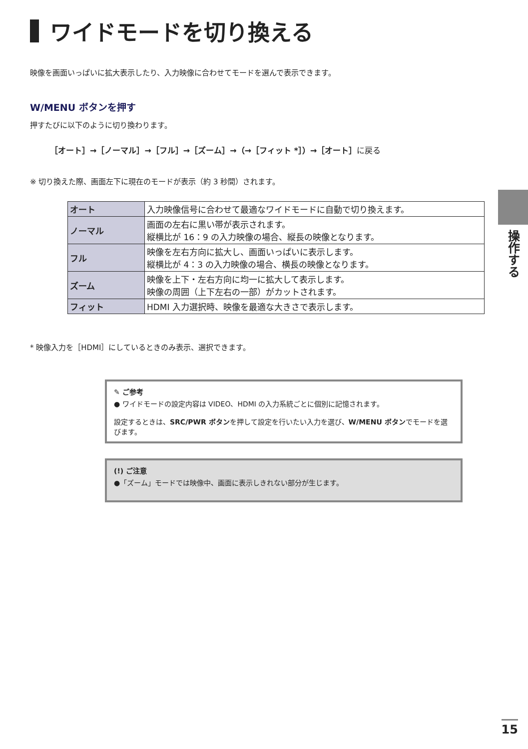ワイドモードを切り換える
映像を画面いっぱいに拡大表示したり、入力映像に合わせてモードを選んで表示できます。
W/MENU ボタンを押す
押すたびに以下のように切り換わります。
［オート］→［ノーマル］→［フル］→［ズーム］→（→［フィット *］）→［オート］に戻る
※ 切り換えた際、画面左下に現在のモードが表示（約 3 秒間）されます。
| オート | 入力映像信号に合わせて最適なワイドモードに自動で切り換えます。 |
| ノーマル | 画面の左右に黒い帯が表示されます。 縦横比が 16：9 の入力映像の場合、縦長の映像となります。 |
| フル | 映像を左右方向に拡大し、画面いっぱいに表示します。 縦横比が 4：3 の入力映像の場合、横長の映像となります。 |
| ズーム | 映像を上下・左右方向に均一に拡大して表示します。 映像の周囲（上下左右の一部）がカットされます。 |
| フィット | HDMI 入力選択時、映像を最適な大きさで表示します。 |
* 映像入力を［HDMI］にしているときのみ表示、選択できます。
✎ ご参考
● ワイドモードの設定内容は VIDEO、HDMI の入力系統ごとに個別に記憶されます。
設定するときは、SRC/PWR ボタンを押して設定を行いたい入力を選び、W/MENU ボタンでモードを選びます。
(!) ご注意
●「ズーム」モードでは映像中、画面に表示しきれない部分が生じます。
操作する
15